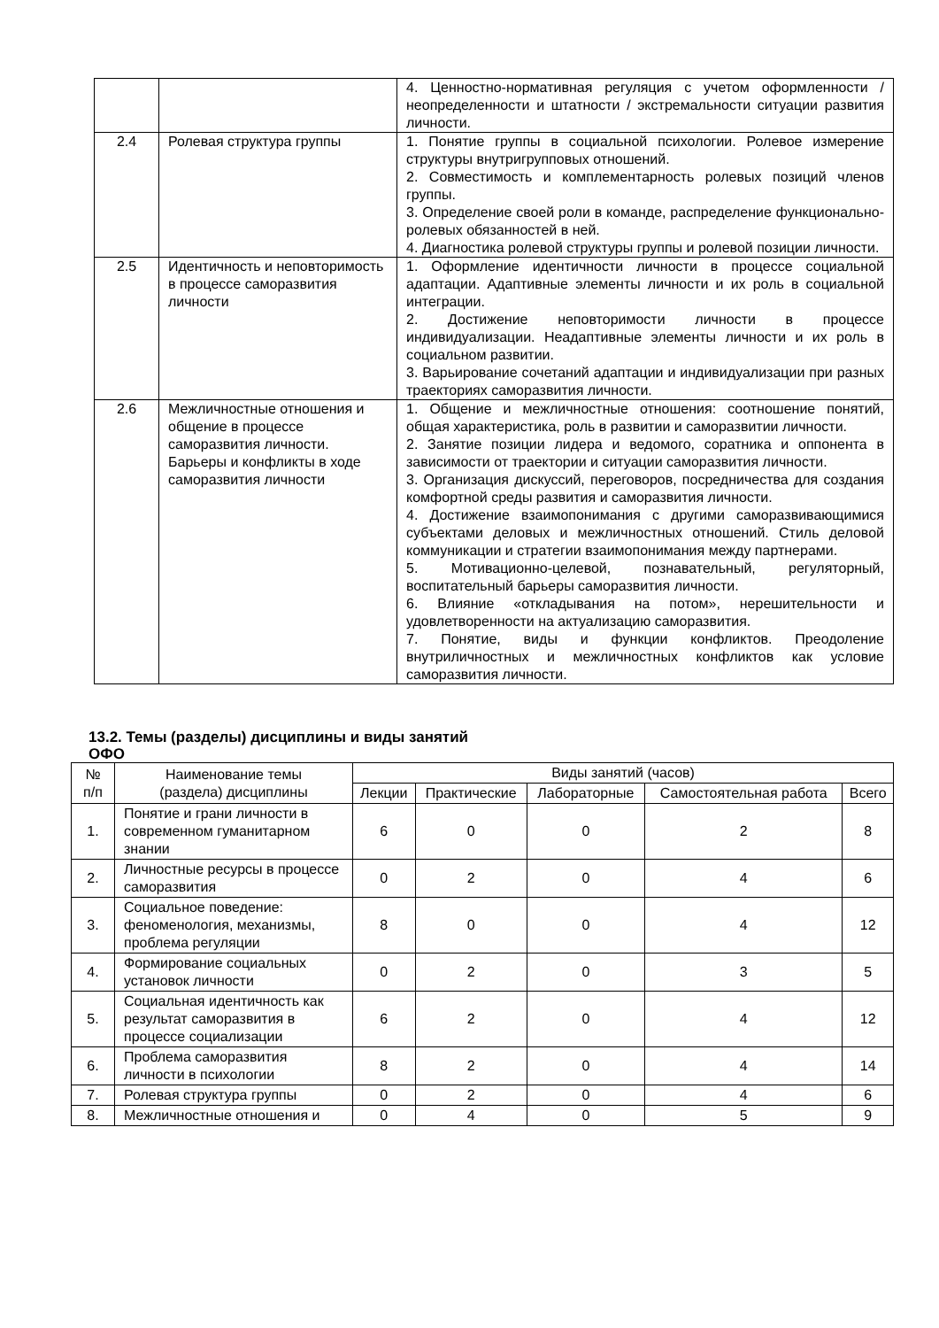| | | 4. Ценностно-нормативная регуляция с учетом оформленности / неопределенности и штатности / экстремальности ситуации развития личности. |
| 2.4 | Ролевая структура группы | 1. Понятие группы в социальной психологии. Ролевое измерение структуры внутригрупповых отношений. 2. Совместимость и комплементарность ролевых позиций членов группы. 3. Определение своей роли в команде, распределение функционально-ролевых обязанностей в ней. 4. Диагностика ролевой структуры группы и ролевой позиции личности. |
| 2.5 | Идентичность и неповторимость в процессе саморазвития личности | 1. Оформление идентичности личности в процессе социальной адаптации. Адаптивные элементы личности и их роль в социальной интеграции. 2. Достижение неповторимости личности в процессе индивидуализации. Неадаптивные элементы личности и их роль в социальном развитии. 3. Варьирование сочетаний адаптации и индивидуализации при разных траекториях саморазвития личности. |
| 2.6 | Межличностные отношения и общение в процессе саморазвития личности. Барьеры и конфликты в ходе саморазвития личности | 1. Общение и межличностные отношения: соотношение понятий, общая характеристика, роль в развитии и саморазвитии личности. 2. Занятие позиции лидера и ведомого, соратника и оппонента в зависимости от траектории и ситуации саморазвития личности. 3. Организация дискуссий, переговоров, посредничества для создания комфортной среды развития и саморазвития личности. 4. Достижение взаимопонимания с другими саморазвивающимися субъектами деловых и межличностных отношений. Стиль деловой коммуникации и стратегии взаимопонимания между партнерами. 5. Мотивационно-целевой, познавательный, регуляторный, воспитательный барьеры саморазвития личности. 6. Влияние «откладывания на потом», нерешительности и удовлетворенности на актуализацию саморазвития. 7. Понятие, виды и функции конфликтов. Преодоление внутриличностных и межличностных конфликтов как условие саморазвития личности. |
13.2. Темы (разделы) дисциплины и виды занятий
ОФО
| № п/п | Наименование темы (раздела) дисциплины | Виды занятий (часов) | | | | |
| --- | --- | --- | --- | --- | --- | --- |
| | | Лекции | Практические | Лабораторные | Самостоятельная работа | Всего |
| 1. | Понятие и грани личности в современном гуманитарном знании | 6 | 0 | 0 | 2 | 8 |
| 2. | Личностные ресурсы в процессе саморазвития | 0 | 2 | 0 | 4 | 6 |
| 3. | Социальное поведение: феноменология, механизмы, проблема регуляции | 8 | 0 | 0 | 4 | 12 |
| 4. | Формирование социальных установок личности | 0 | 2 | 0 | 3 | 5 |
| 5. | Социальная идентичность как результат саморазвития в процессе социализации | 6 | 2 | 0 | 4 | 12 |
| 6. | Проблема саморазвития личности в психологии | 8 | 2 | 0 | 4 | 14 |
| 7. | Ролевая структура группы | 0 | 2 | 0 | 4 | 6 |
| 8. | Межличностные отношения и | 0 | 4 | 0 | 5 | 9 |